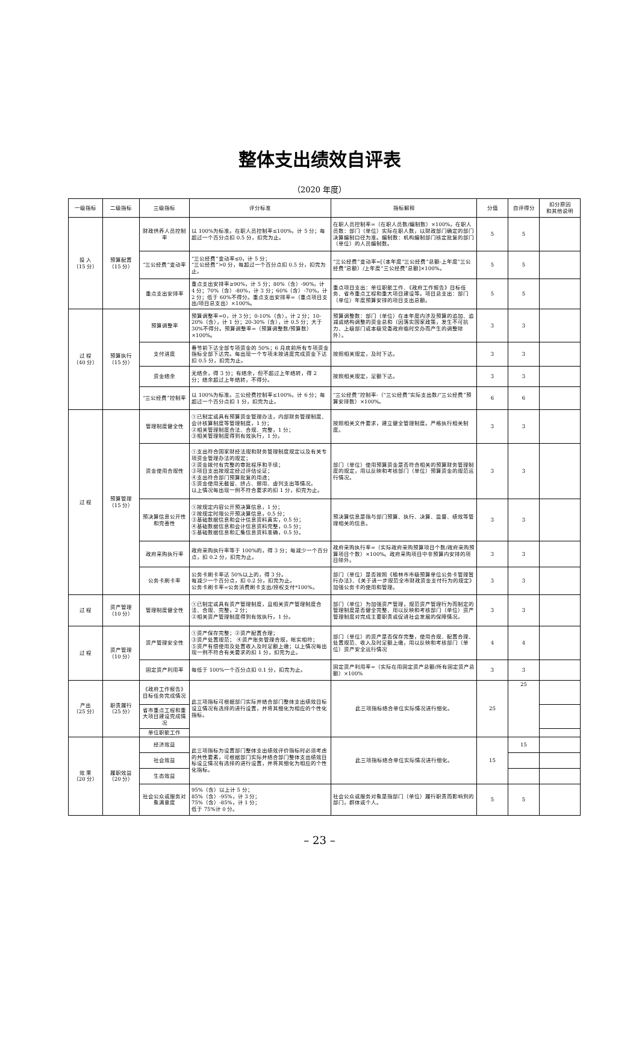整体支出绩效自评表
（2020 年度）
| 一级指标 | 二级指标 | 三级指标 | 评分标准 | 指标解释 | 分值 | 自评得分 | 扣分原因 和其他说明 |
| --- | --- | --- | --- | --- | --- | --- | --- |
| 投 入 （15 分） | 预算配置 （15 分） | 财政供养人员控制率 | 以 100%为标准。在职人员控制率≤100%，计 5 分；每超过一个百分点扣 0.5 分，扣完为止。 | 在职人员控制率=（在职人员数/编制数）×100%，在职人员数：部门（单位）实际在职人数，以财政部门确定的部门决算编制口径为准。编制数：机构编制部门核定批复的部门（单位）的人员编制数。 | 5 | 5 | |
| | | “三公经费”变动率 | “三公经费”变动率≤0，计 5 分； “三公经费”>0 分，每超过一个百分点扣 0.5 分，扣完为止。 | “三公经费”变动率=[（本年度“三公经费”总额-上年度“三公经费”总额）/上年度“三公经费”总额]×100%。 | 5 | 5 | |
| | | 重点支出安排率 | 重点支出安排率≥90%，计 5 分；80%（含）-90%，计 4 分；70%（含）-80%，计 3 分；60%（含）-70%，计 2 分；低于 60%不得分。重点支出安排率=（重点项目支出/项目总支出）×100%。 | 重点项目支出：单位职能工作、《政府工作报告》目标任务、省市重点工程和重大项目建设等。项目总支出：部门（单位）年度预算安排的项目支出总额。 | 5 | 5 | |
| 过 程 （40 分） | 预算执行 （15 分） | 预算调整率 | 预算调整率=0，计 3 分；0-10%（含），计 2 分；10-20%（含），计 1 分；20-30%（含），计 0.5 分；大于 30%不得分。预算调整率=（预算调整数/预算数）×100%。 | 预算调整数：部门（单位）在本年度内涉及预算的追加、追减或结构调整的资金总和（因落实国家政策，发生不可抗力、上级部门或本级党委政府临时交办而产生的调整除外）。 | 3 | 3 | |
| | | 支付进度 | 春节前下达全部专项资金的 50%；6 月底前所有专项资金指标全部下达完。每出现一个专项未按进度完成资金下达扣 0.5 分，扣完为止。 | 按照相关规定，及时下达。 | 3 | 3 | |
| | | 资金结余 | 无结余，得 3 分；有结余，但不超过上年结转，得 2 分；结余超过上年结转，不得分。 | 按照相关规定，足额下达。 | 3 | 3 | |
| | | “三公经费”控制率 | 以 100%为标准。三公经费控制率≤100%，计 6 分；每超过一个百分点扣 1 分，扣完为止。 | “三公经费”控制率-（“三公经费”实际支出数/“三公经费”预算安排数）×100%。 | 6 | 6 | |
| 过 程 | 预算管理 （15 分） | 管理制度健全性 | ①已制定或具有预算资金管理办法，内部财务管理制度、会计核算制度等管理制度，1 分； ②相关管理制度合法、合规、完整，1 分； ③相关管理制度得到有效执行，1 分。 | 按照相关文件要求，建立健全管理制度。严格执行相关制度。 | 3 | 3 | |
| | | 资金使用合规性 | ①支出符合国家财经法规和财务管理制度规定以及有关专项资金管理办法的规定； ②资金拨付有完整的审批程序和手续； ③项目支出按规定经过评估论证； ④支出符合部门预算批复的用途； ⑤资金使用无截留、挤占、挪用、虚列支出等情况。 以上情况每出现一例不符合要求的扣 1 分，扣完为止。 | 部门（单位）使用预算资金是否符合相关的预算财务管理制度的规定，用以反映和考核部门（单位）预算资金的规范运行情况。 | 3 | 3 | |
| | | 预决算信息公开性和完善性 | ①按规定内容公开预决算信息，1 分； ②按规定时限公开预决算信息，0.5 分； ③基础数据信息和会计信息资料真实，0.5 分； ④基础数据信息和会计信息资料完整，0.5 分； ⑤基础数据信息和汇集信息资料准确，0.5 分。 | 预决算信息是指与部门预算、执行、决算、监督、绩效等管理相关的信息。 | 3 | 3 | |
| | | 政府采购执行率 | 政府采购执行率等于 100%的，得 3 分；每减少一个百分点，扣 0.2 分，扣完为止。 | 政府采购执行率=（实际政府采购预算项目个数/政府采购预算项目个数）×100%。政府采购项目中非预算内安排的项目除外。 | 3 | 3 | |
| | | 公务卡刷卡率 | 公务卡刷卡率达 50%以上的，得 3 分。 每减少一个百分点，扣 0.2 分，扣完为止。 公务卡刷卡率=公务消费刷卡支出/授权支付*100%。 | 部门（单位）是否按照《榆林市市级预算单位公务卡管理暂行办法》、《关于进一步规范全市财政资金支付行为的规定》加强公务卡的使用和管理。 | 3 | 3 | |
| 过 程 | 资产管理 （10 分） | 管理制度健全性 | ①已制定或具有资产管理制度，且相关资产管理制度合法、合规、完整，2 分； ②相关资产管理制度得到有效执行，1 分。 | 部门（单位）为加强资产管理，规范资产管理行为而制定的管理制度是否健全完整、用以反映和考核部门（单位）资产管理制度对完成主要职责或促进社会发展的保障情况。 | 3 | 3 | |
| 过 程 | 资产管理 （10 分） | 资产管理安全性 | ①资产保存完整；②资产配置合理； ③资产处置规范； ④资产账务管理合规，帐实相符； ⑤资产有偿使用及处置收入及时足额上缴；以上情况每出现一例不符合有关要求的扣 1 分，扣完为止。 | 部门（单位）的资产是否保存完整，使用合规、配置合理、处置规范、收入及时足额上缴，用以反映和考核部门（单位）资产安全运行情况 | 4 | 4 | |
| | | 固定资产利用率 | 每低于 100%一个百分点扣 0.1 分，扣完为止。 | 固定资产利用率=（实际在用固定资产总额/所有固定资产总额）×100% | 3 | 3 | |
| 产出 （25 分） | 职责履行 （25 分） | 《政府工作报告》目标任务完成情况 | 此三项指标可根据部门实际并结合部门整体支出绩效目标设立情况有选择的进行设置，并将其细化为相应的个性化指标。 | 此三项指标结合单位实际情况进行细化。 | 25 | 25 | |
| | | 省市重点工程和重大项目建设完成情况 | | | | | |
| | | 单位职能工作 | | | | | |
| 效 果 （20 分） | 履职效益 （20 分） | 经济效益 | 此三项指标为设置部门整体支出绩效评价指标时必须考虑的共性要素，可根据部门实际并结合部门整体支出绩效目标设立情况有选择的进行设置，并将其细化为相应的个性化指标。 | 此三项指标结合单位实际情况进行细化。 | 15 | 15 | |
| | | 社会效益 | | | | | |
| | | 生态效益 | | | | | |
| | | 社会公众或服务对象满意度 | 95%（含）以上计 5 分； 85%（含）-95%，计 3 分； 75%（含）-85%，计 1 分； 低于 75%计 0 分。 | 社会公众或服务对象是指部门（单位）履行职责而影响到的部门，群体或个人。 | 5 | 5 | |
– 23 –